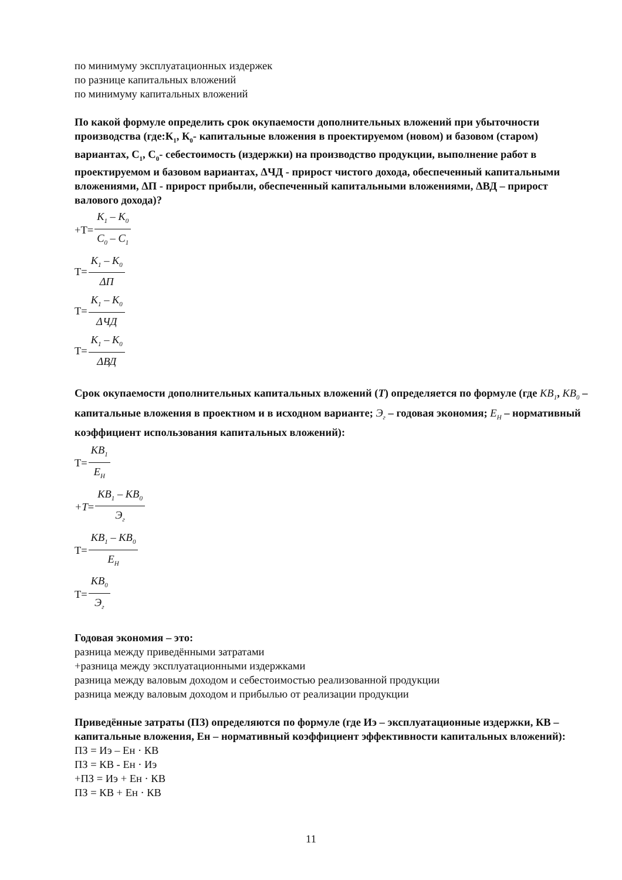по минимуму эксплуатационных издержек
по разнице капитальных вложений
по минимуму капитальных вложений
По какой формуле определить срок окупаемости дополнительных вложений при убыточности производства (где:К<sub>1</sub>, К<sub>0</sub>- капитальные вложения в проектируемом (новом) и базовом (старом) вариантах, С<sub>1</sub>, С<sub>0</sub>- себестоимость (издержки) на производство продукции, выполнение работ в проектируемом и базовом вариантах, ΔЧД - прирост чистого дохода, обеспеченный капитальными вложениями, ΔП - прирост прибыли, обеспеченный капитальными вложениями, ΔВД – прирост валового дохода)?
+Т= К<sub>1</sub> – К<sub>0</sub> С<sub>0</sub> – С<sub>1</sub>
Т= К<sub>1</sub> – К<sub>0</sub> ΔП
Т= К<sub>1</sub> – К<sub>0</sub> ΔЧД
Т= К<sub>1</sub> – К<sub>0</sub> ΔВД
Срок окупаемости дополнительных капитальных вложений (Т) определяется по формуле (где КВ<sub>1</sub>, КВ<sub>0</sub> – капитальные вложения в проектном и в исходном варианте; Э<sub>г</sub> – годовая экономия; Е<sub>Н</sub> – нормативный коэффициент использования капитальных вложений):
Т= КВ<sub>1</sub> Е<sub>Н</sub>
+Т = КВ<sub>1</sub> – КВ<sub>0</sub> Э<sub>г</sub>
Т= КВ<sub>1</sub> – КВ<sub>0</sub> Е<sub>Н</sub>
Т= КВ<sub>0</sub> Э<sub>г</sub>
Годовая экономия – это:
разница между приведёнными затратами
+разница между эксплуатационными издержками
разница между валовым доходом и себестоимостью реализованной продукции
разница между валовым доходом и прибылью от реализации продукции
Приведённые затраты (ПЗ) определяются по формуле (где Иэ – эксплуатационные издержки, КВ – капитальные вложения, Ен – нормативный коэффициент эффективности капитальных вложений):
ПЗ = Иэ – Ен · КВ
ПЗ = КВ - Ен · Иэ
+ПЗ = Иэ + Ен · КВ
ПЗ = КВ + Ен · КВ
11